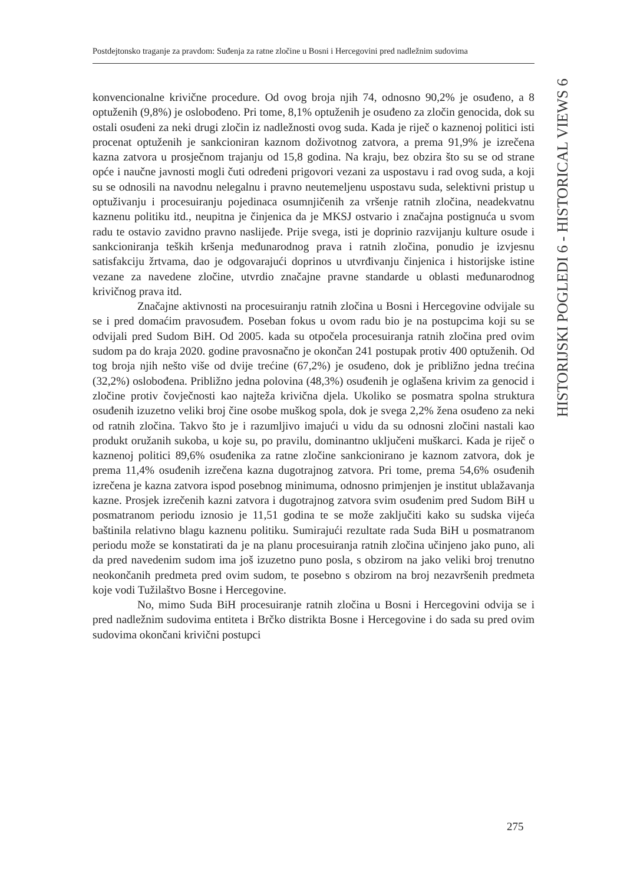Postdejtonsko traganje za pravdom: Suđenja za ratne zločine u Bosni i Hercegovini pred nadležnim sudovima
konvencionalne krivične procedure. Od ovog broja njih 74, odnosno 90,2% je osuđeno, a 8 optuženih (9,8%) je oslobođeno. Pri tome, 8,1% optuženih je osuđeno za zločin genocida, dok su ostali osuđeni za neki drugi zločin iz nadležnosti ovog suda. Kada je riječ o kaznenoj politici isti procenat optuženih je sankcioniran kaznom doživotnog zatvora, a prema 91,9% je izrečena kazna zatvora u prosječnom trajanju od 15,8 godina. Na kraju, bez obzira što su se od strane opće i naučne javnosti mogli čuti određeni prigovori vezani za uspostavu i rad ovog suda, a koji su se odnosili na navodnu nelegalnu i pravno neutemeljenu uspostavu suda, selektivni pristup u optuživanju i procesuiranju pojedinaca osumnjičenih za vršenje ratnih zločina, neadekvatnu kaznenu politiku itd., neupitna je činjenica da je MKSJ ostvario i značajna postignuća u svom radu te ostavio zavidno pravno naslijeđe. Prije svega, isti je doprinio razvijanju kulture osude i sankcioniranja teških kršenja međunarodnog prava i ratnih zločina, ponudio je izvjesnu satisfakciju žrtvama, dao je odgovarajući doprinos u utvrđivanju činjenica i historijske istine vezane za navedene zločine, utvrdio značajne pravne standarde u oblasti međunarodnog krivičnog prava itd.
Značajne aktivnosti na procesuiranju ratnih zločina u Bosni i Hercegovine odvijale su se i pred domaćim pravosuđem. Poseban fokus u ovom radu bio je na postupcima koji su se odvijali pred Sudom BiH. Od 2005. kada su otpočela procesuiranja ratnih zločina pred ovim sudom pa do kraja 2020. godine pravosnačno je okončan 241 postupak protiv 400 optuženih. Od tog broja njih nešto više od dvije trećine (67,2%) je osuđeno, dok je približno jedna trećina (32,2%) oslobođena. Približno jedna polovina (48,3%) osuđenih je oglašena krivim za genocid i zločine protiv čovječnosti kao najteža krivična djela. Ukoliko se posmatra spolna struktura osuđenih izuzetno veliki broj čine osobe muškog spola, dok je svega 2,2% žena osuđeno za neki od ratnih zločina. Takvo što je i razumljivo imajući u vidu da su odnosni zločini nastali kao produkt oružanih sukoba, u koje su, po pravilu, dominantno uključeni muškarci. Kada je riječ o kaznenoj politici 89,6% osuđenika za ratne zločine sankcionirano je kaznom zatvora, dok je prema 11,4% osuđenih izrečena kazna dugotrajnog zatvora. Pri tome, prema 54,6% osuđenih izrečena je kazna zatvora ispod posebnog minimuma, odnosno primjenjen je institut ublažavanja kazne. Prosjek izrečenih kazni zatvora i dugotrajnog zatvora svim osuđenim pred Sudom BiH u posmatranom periodu iznosio je 11,51 godina te se može zaključiti kako su sudska vijeća baštinila relativno blagu kaznenu politiku. Sumirajući rezultate rada Suda BiH u posmatranom periodu može se konstatirati da je na planu procesuiranja ratnih zločina učinjeno jako puno, ali da pred navedenim sudom ima još izuzetno puno posla, s obzirom na jako veliki broj trenutno neokončanih predmeta pred ovim sudom, te posebno s obzirom na broj nezavršenih predmeta koje vodi Tužilaštvo Bosne i Hercegovine.
No, mimo Suda BiH procesuiranje ratnih zločina u Bosni i Hercegovini odvija se i pred nadležnim sudovima entiteta i Brčko distrikta Bosne i Hercegovine i do sada su pred ovim sudovima okončani krivični postupci
HISTORIJSKI POGLEDI 6 - HISTORICAL VIEWS 6
275